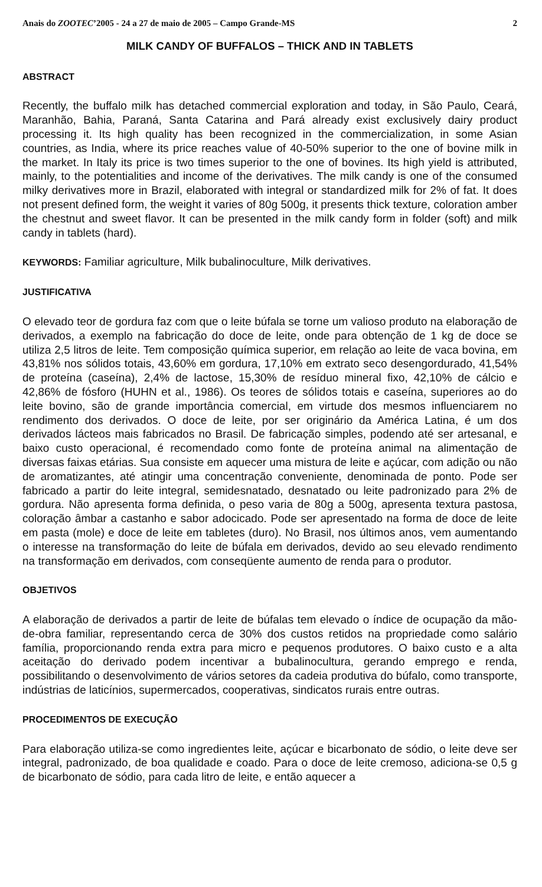Anais do ZOOTEC’2005 - 24 a 27 de maio de 2005 – Campo Grande-MS 2
MILK CANDY OF BUFFALOS – THICK AND IN TABLETS
ABSTRACT
Recently, the buffalo milk has detached commercial exploration and today, in São Paulo, Ceará, Maranhão, Bahia, Paraná, Santa Catarina and Pará already exist exclusively dairy product processing it. Its high quality has been recognized in the commercialization, in some Asian countries, as India, where its price reaches value of 40-50% superior to the one of bovine milk in the market. In Italy its price is two times superior to the one of bovines. Its high yield is attributed, mainly, to the potentialities and income of the derivatives. The milk candy is one of the consumed milky derivatives more in Brazil, elaborated with integral or standardized milk for 2% of fat. It does not present defined form, the weight it varies of 80g 500g, it presents thick texture, coloration amber the chestnut and sweet flavor. It can be presented in the milk candy form in folder (soft) and milk candy in tablets (hard).
KEYWORDS: Familiar agriculture, Milk bubalinoculture, Milk derivatives.
JUSTIFICATIVA
O elevado teor de gordura faz com que o leite búfala se torne um valioso produto na elaboração de derivados, a exemplo na fabricação do doce de leite, onde para obtenção de 1 kg de doce se utiliza 2,5 litros de leite. Tem composição química superior, em relação ao leite de vaca bovina, em 43,81% nos sólidos totais, 43,60% em gordura, 17,10% em extrato seco desengordurado, 41,54% de proteína (caseína), 2,4% de lactose, 15,30% de resíduo mineral fixo, 42,10% de cálcio e 42,86% de fósforo (HUHN et al., 1986). Os teores de sólidos totais e caseína, superiores ao do leite bovino, são de grande importância comercial, em virtude dos mesmos influenciarem no rendimento dos derivados. O doce de leite, por ser originário da América Latina, é um dos derivados lácteos mais fabricados no Brasil. De fabricação simples, podendo até ser artesanal, e baixo custo operacional, é recomendado como fonte de proteína animal na alimentação de diversas faixas etárias. Sua consiste em aquecer uma mistura de leite e açúcar, com adição ou não de aromatizantes, até atingir uma concentração conveniente, denominada de ponto. Pode ser fabricado a partir do leite integral, semidesnatado, desnatado ou leite padronizado para 2% de gordura. Não apresenta forma definida, o peso varia de 80g a 500g, apresenta textura pastosa, coloração âmbar a castanho e sabor adocicado. Pode ser apresentado na forma de doce de leite em pasta (mole) e doce de leite em tabletes (duro). No Brasil, nos últimos anos, vem aumentando o interesse na transformação do leite de búfala em derivados, devido ao seu elevado rendimento na transformação em derivados, com conseqüente aumento de renda para o produtor.
OBJETIVOS
A elaboração de derivados a partir de leite de búfalas tem elevado o índice de ocupação da mão-de-obra familiar, representando cerca de 30% dos custos retidos na propriedade como salário família, proporcionando renda extra para micro e pequenos produtores. O baixo custo e a alta aceitação do derivado podem incentivar a bubalinocultura, gerando emprego e renda, possibilitando o desenvolvimento de vários setores da cadeia produtiva do búfalo, como transporte, indústrias de laticínios, supermercados, cooperativas, sindicatos rurais entre outras.
PROCEDIMENTOS DE EXECUÇÃO
Para elaboração utiliza-se como ingredientes leite, açúcar e bicarbonato de sódio, o leite deve ser integral, padronizado, de boa qualidade e coado. Para o doce de leite cremoso, adiciona-se 0,5 g de bicarbonato de sódio, para cada litro de leite, e então aquecer a